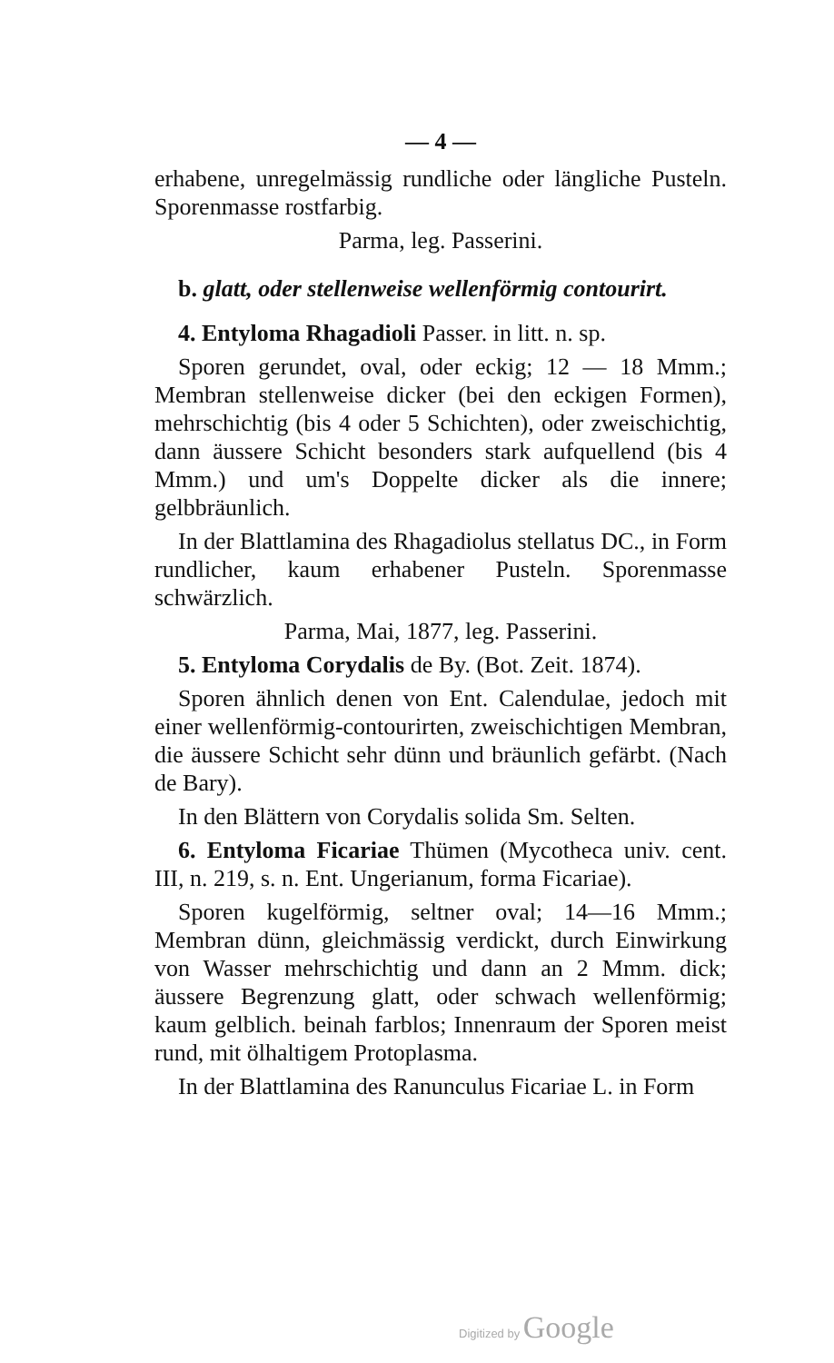— 4 —
erhabene, unregelmässig rundliche oder längliche Pusteln. Sporenmasse rostfarbig.
Parma, leg. Passerini.
b. glatt, oder stellenweise wellenförmig contourirt.
4. Entyloma Rhagadioli Passer. in litt. n. sp.
Sporen gerundet, oval, oder eckig; 12 — 18 Mmm.; Membran stellenweise dicker (bei den eckigen Formen), mehrschichtig (bis 4 oder 5 Schichten), oder zweischichtig, dann äussere Schicht besonders stark aufquellend (bis 4 Mmm.) und um's Doppelte dicker als die innere; gelbbräunlich.
In der Blattlamina des Rhagadiolus stellatus DC., in Form rundlicher, kaum erhabener Pusteln. Sporenmasse schwärzlich.
Parma, Mai, 1877, leg. Passerini.
5. Entyloma Corydalis de By. (Bot. Zeit. 1874).
Sporen ähnlich denen von Ent. Calendulae, jedoch mit einer wellenförmig-contourirten, zweischichtigen Membran, die äussere Schicht sehr dünn und bräunlich gefärbt. (Nach de Bary).
In den Blättern von Corydalis solida Sm. Selten.
6. Entyloma Ficariae Thümen (Mycotheca univ. cent. III, n. 219, s. n. Ent. Ungerianum, forma Ficariae).
Sporen kugelförmig, seltner oval; 14—16 Mmm.; Membran dünn, gleichmässig verdickt, durch Einwirkung von Wasser mehrschichtig und dann an 2 Mmm. dick; äussere Begrenzung glatt, oder schwach wellenförmig; kaum gelblich. beinah farblos; Innenraum der Sporen meist rund, mit ölhaltigem Protoplasma.
In der Blattlamina des Ranunculus Ficariae L. in Form
Digitized by Google